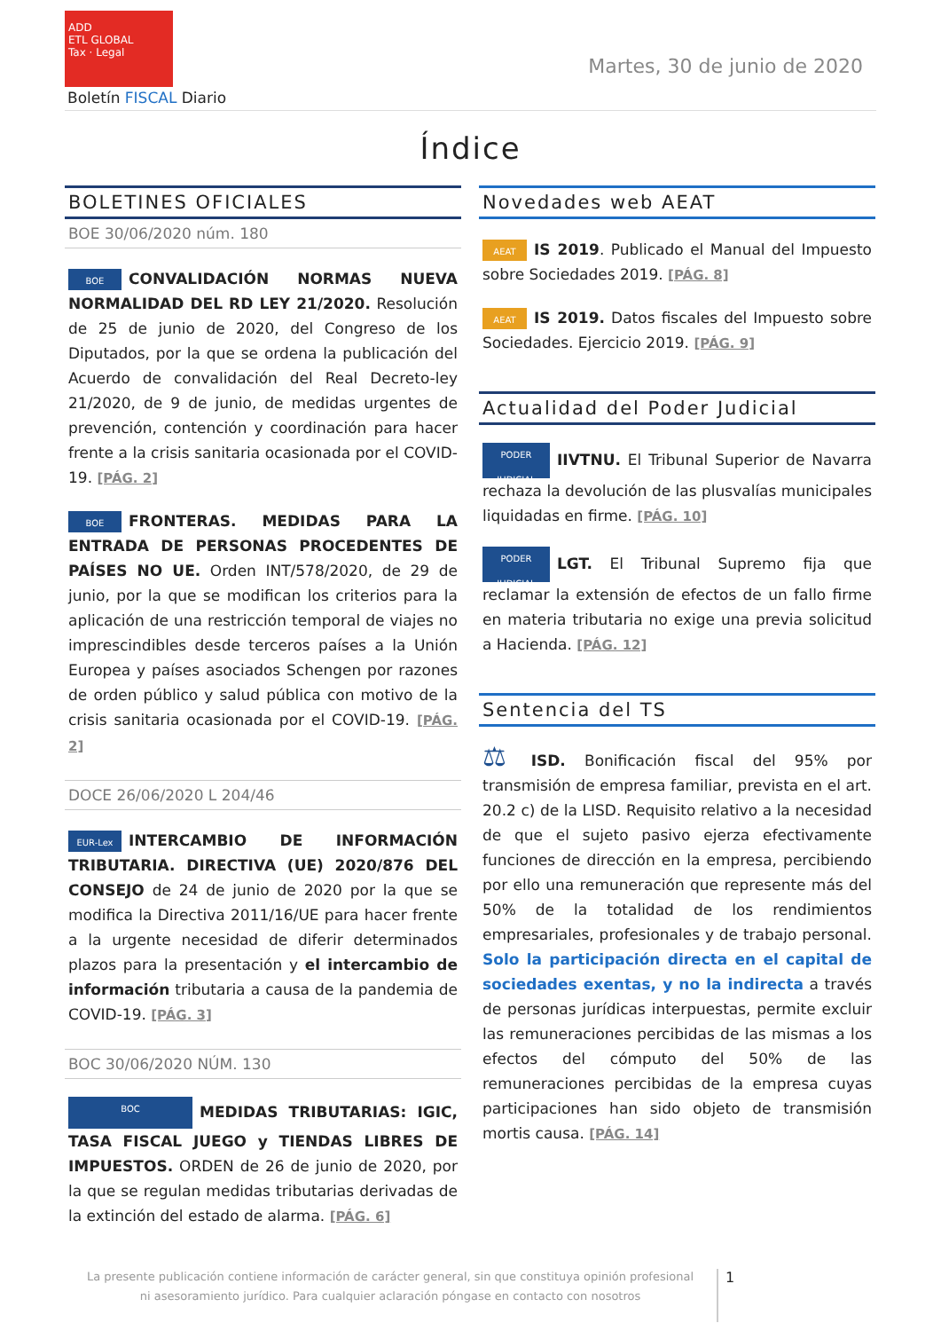ADD
ETL GLOBAL
Tax · Legal
Martes, 30 de junio de 2020
Boletín FISCAL Diario
Índice
BOLETINES OFICIALES
BOE 30/06/2020 núm. 180
BOE CONVALIDACIÓN NORMAS NUEVA NORMALIDAD DEL RD LEY 21/2020. Resolución de 25 de junio de 2020, del Congreso de los Diputados, por la que se ordena la publicación del Acuerdo de convalidación del Real Decreto-ley 21/2020, de 9 de junio, de medidas urgentes de prevención, contención y coordinación para hacer frente a la crisis sanitaria ocasionada por el COVID-19. [PÁG. 2]
BOE FRONTERAS. MEDIDAS PARA LA ENTRADA DE PERSONAS PROCEDENTES DE PAÍSES NO UE. Orden INT/578/2020, de 29 de junio, por la que se modifican los criterios para la aplicación de una restricción temporal de viajes no imprescindibles desde terceros países a la Unión Europea y países asociados Schengen por razones de orden público y salud pública con motivo de la crisis sanitaria ocasionada por el COVID-19. [PÁG. 2]
DOCE 26/06/2020 L 204/46
EUR-Lex INTERCAMBIO DE INFORMACIÓN TRIBUTARIA. DIRECTIVA (UE) 2020/876 DEL CONSEJO de 24 de junio de 2020 por la que se modifica la Directiva 2011/16/UE para hacer frente a la urgente necesidad de diferir determinados plazos para la presentación y el intercambio de información tributaria a causa de la pandemia de COVID-19. [PÁG. 3]
BOC 30/06/2020 NÚM. 130
BOC MEDIDAS TRIBUTARIAS: IGIC, TASA FISCAL JUEGO y TIENDAS LIBRES DE IMPUESTOS. ORDEN de 26 de junio de 2020, por la que se regulan medidas tributarias derivadas de la extinción del estado de alarma. [PÁG. 6]
Novedades web AEAT
AEAT IS 2019. Publicado el Manual del Impuesto sobre Sociedades 2019. [PÁG. 8]
AEAT IS 2019. Datos fiscales del Impuesto sobre Sociedades. Ejercicio 2019. [PÁG. 9]
Actualidad del Poder Judicial
PODER JUDICIAL IIVTNU. El Tribunal Superior de Navarra rechaza la devolución de las plusvalías municipales liquidadas en firme. [PÁG. 10]
PODER JUDICIAL LGT. El Tribunal Supremo fija que reclamar la extensión de efectos de un fallo firme en materia tributaria no exige una previa solicitud a Hacienda. [PÁG. 12]
Sentencia del TS
⚖ ISD. Bonificación fiscal del 95% por transmisión de empresa familiar, prevista en el art. 20.2 c) de la LISD. Requisito relativo a la necesidad de que el sujeto pasivo ejerza efectivamente funciones de dirección en la empresa, percibiendo por ello una remuneración que represente más del 50% de la totalidad de los rendimientos empresariales, profesionales y de trabajo personal. Solo la participación directa en el capital de sociedades exentas, y no la indirecta a través de personas jurídicas interpuestas, permite excluir las remuneraciones percibidas de las mismas a los efectos del cómputo del 50% de las remuneraciones percibidas de la empresa cuyas participaciones han sido objeto de transmisión mortis causa. [PÁG. 14]
La presente publicación contiene información de carácter general, sin que constituya opinión profesional ni asesoramiento jurídico. Para cualquier aclaración póngase en contacto con nosotros
1